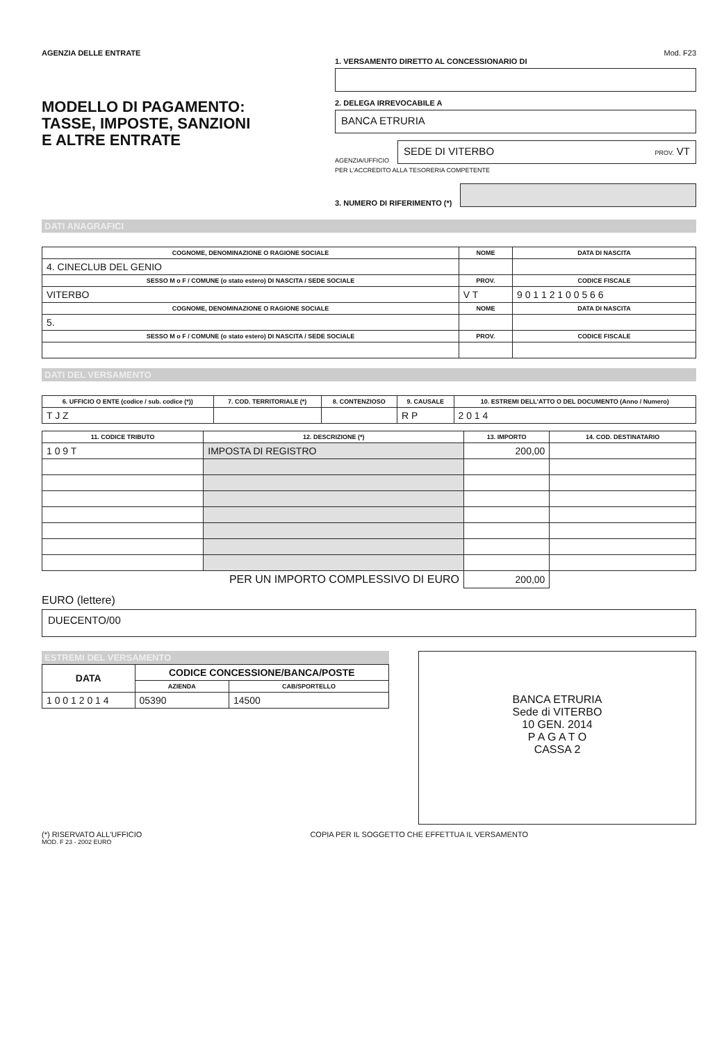AGENZIA DELLE ENTRATE
MODELLO DI PAGAMENTO:
TASSE, IMPOSTE, SANZIONI
E ALTRE ENTRATE
Mod. F23
1. VERSAMENTO DIRETTO AL CONCESSIONARIO DI
2. DELEGA IRREVOCABILE A
BANCA ETRURIA
AGENZIA/UFFICIO
SEDE DI VITERBO PROV. VT
PER L'ACCREDITO ALLA TESORERIA COMPETENTE
3. NUMERO DI RIFERIMENTO (*)
DATI ANAGRAFICI
| COGNOME, DENOMINAZIONE O RAGIONE SOCIALE | NOME | DATA DI NASCITA |
| --- | --- | --- |
| 4. CINECLUB DEL GENIO | | |
| SESSO M o F / COMUNE (o stato estero) DI NASCITA / SEDE SOCIALE | PROV. | CODICE FISCALE |
| VITERBO | V T | 9 0 1 1 2 1 0 0 5 6 6 |
| COGNOME, DENOMINAZIONE O RAGIONE SOCIALE | NOME | DATA DI NASCITA |
| 5. | | |
| SESSO M o F / COMUNE (o stato estero) DI NASCITA / SEDE SOCIALE | PROV. | CODICE FISCALE |
DATI DEL VERSAMENTO
| 6. UFFICIO O ENTE (codice / sub. codice (*)) | 7. COD. TERRITORIALE (*) | 8. CONTENZIOSO | 9. CAUSALE | 10. ESTREMI DELL'ATTO O DEL DOCUMENTO (Anno / Numero) |
| --- | --- | --- | --- | --- |
| T J Z | | | R P | 2 0 1 4 |
| 11. CODICE TRIBUTO | 12. DESCRIZIONE (*) | 13. IMPORTO | 14. COD. DESTINATARIO |
| --- | --- | --- | --- |
| 1 0 9 T | IMPOSTA DI REGISTRO | 200,00 | |
| PER UN IMPORTO COMPLESSIVO DI EURO | | 200,00 | |
EURO (lettere)
DUECENTO/00
ESTREMI DEL VERSAMENTO
| DATA | CODICE CONCESSIONE/BANCA/POSTE | |
| --- | --- | --- |
| | AZIENDA | CAB/SPORTELLO |
| 1 0 0 1 2 0 1 4 | 05390 | 14500 |
BANCA ETRURIA
Sede di VITERBO
10 GEN. 2014
P A G A T O
CASSA 2
(*) RISERVATO ALL'UFFICIO COPIA PER IL SOGGETTO CHE EFFETTUA IL VERSAMENTO
MOD. F 23 - 2002 EURO